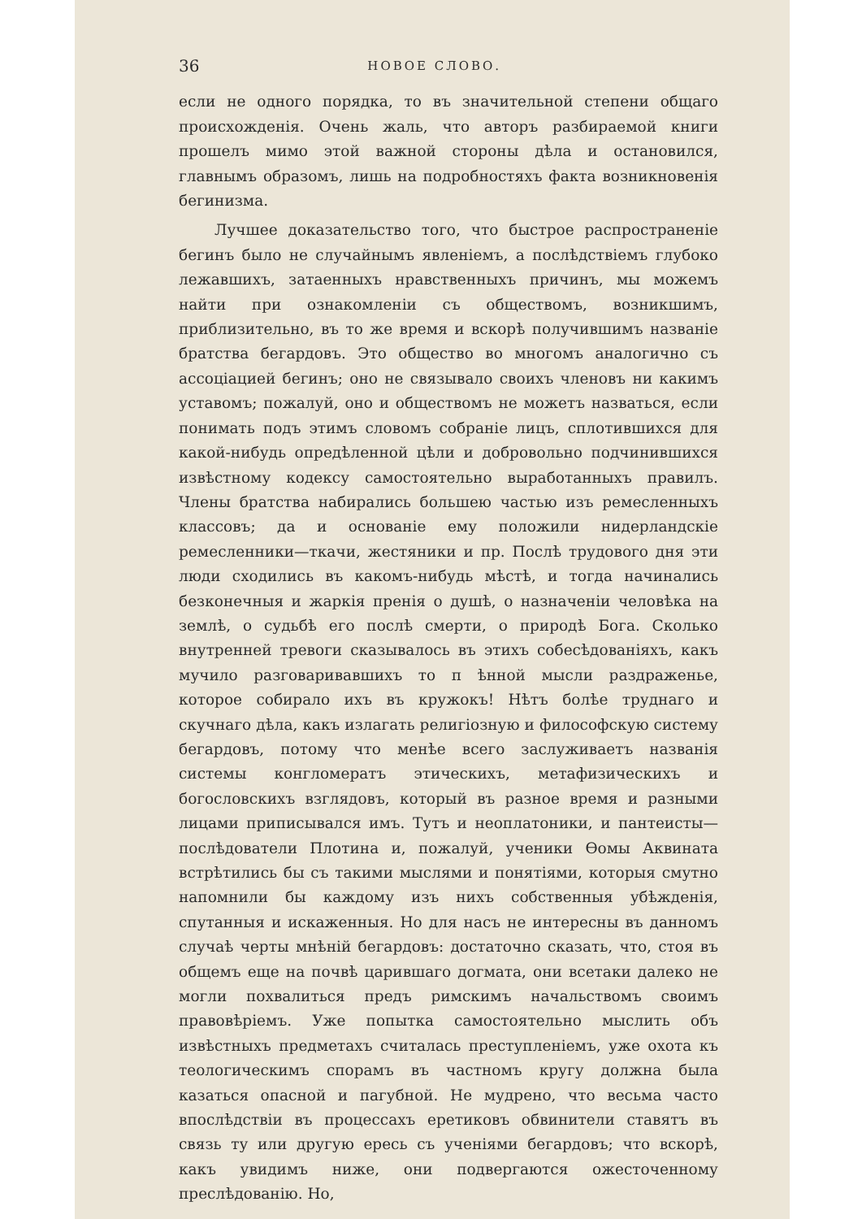36 НОВОЕ СЛОВО.
если не одного порядка, то въ значительной степени общаго происхожденія. Очень жаль, что авторъ разбираемой книги прошелъ мимо этой важной стороны дѣла и остановился, главнымъ образомъ, лишь на подробностяхъ факта возникновенія бегинизма.
Лучшее доказательство того, что быстрое распространеніе бегинъ было не случайнымъ явленіемъ, а послѣдствіемъ глубоко лежавшихъ, затаенныхъ нравственныхъ причинъ, мы можемъ найти при ознакомленіи съ обществомъ, возникшимъ, приблизительно, въ то же время и вскорѣ получившимъ названіе братства бегардовъ. Это общество во многомъ аналогично съ ассоціацией бегинъ; оно не связывало своихъ членовъ ни какимъ уставомъ; пожалуй, оно и обществомъ не можетъ назваться, если понимать подъ этимъ словомъ собраніе лицъ, сплотившихся для какой-нибудь опредѣленной цѣли и добровольно подчинившихся извѣстному кодексу самостоятельно выработанныхъ правилъ. Члены братства набирались большею частью изъ ремесленныхъ классовъ; да и основаніе ему положили нидерландскіе ремесленники—ткачи, жестяники и пр. Послѣ трудового дня эти люди сходились въ какомъ-нибудь мѣстѣ, и тогда начинались безконечныя и жаркія пренія о душѣ, о назначеніи человѣка на землѣ, о судьбѣ его послѣ смерти, о природѣ Бога. Сколько внутренней тревоги сказывалось въ этихъ собесѣдованіяхъ, какъ мучило разговаривавшихъ то п ѣнной мысли раздраженье, которое собирало ихъ въ кружокъ! Нѣтъ болѣе труднаго и скучнаго дѣла, какъ излагать религіозную и философскую систему бегардовъ, потому что менѣе всего заслуживаетъ названія системы конгломератъ этическихъ, метафизическихъ и богословскихъ взглядовъ, который въ разное время и разными лицами приписывался имъ. Тутъ и неоплатоники, и пантеисты—послѣдователи Плотина и, пожалуй, ученики Ѳомы Аквината встрѣтились бы съ такими мыслями и понятіями, которыя смутно напомнили бы каждому изъ нихъ собственныя убѣжденія, спутанныя и искаженныя. Но для насъ не интересны въ данномъ случаѣ черты мнѣній бегардовъ: достаточно сказать, что, стоя въ общемъ еще на почвѣ царившаго догмата, они всетаки далеко не могли похвалиться предъ римскимъ начальствомъ своимъ правовѣріемъ. Уже попытка самостоятельно мыслить объ извѣстныхъ предметахъ считалась преступленіемъ, уже охота къ теологическимъ спорамъ въ частномъ кругу должна была казаться опасной и пагубной. Не мудрено, что весьма часто впослѣдствіи въ процессахъ еретиковъ обвинители ставятъ въ связь ту или другую ересь съ ученіями бегардовъ; что вскорѣ, какъ увидимъ ниже, они подвергаются ожесточенному преслѣдованію. Но,